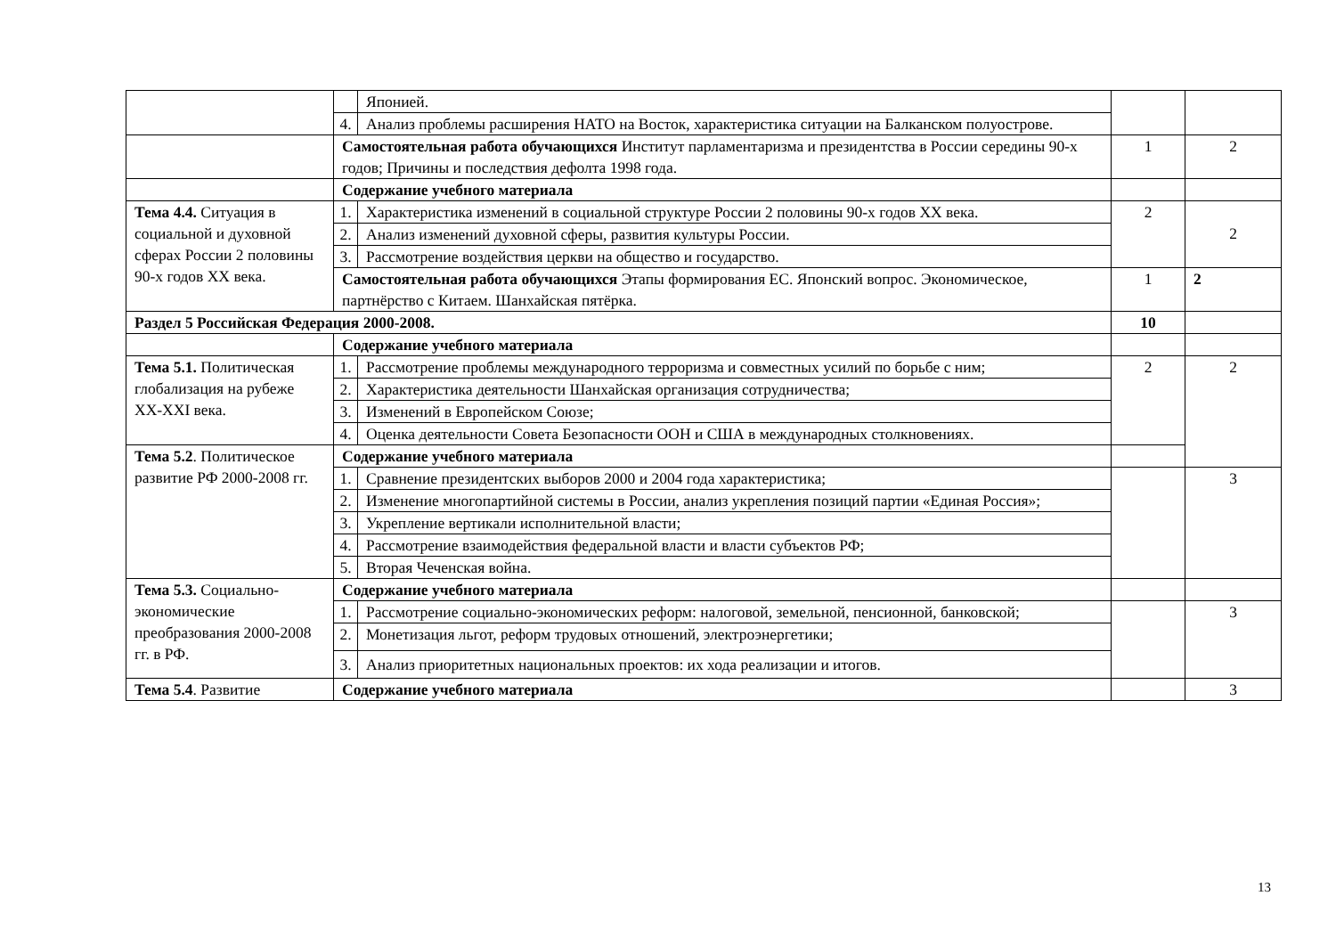| | | Японией. | | |
| | 4. | Анализ проблемы расширения НАТО на Восток, характеристика ситуации на Балканском полуострове. | | |
| | Самостоятельная работа обучающихся Институт парламентаризма и президентства в России середины 90-х годов; Причины и последствия дефолта 1998 года. | | 1 | 2 |
| | Содержание учебного материала | | | |
| Тема 4.4. Ситуация в социальной и духовной сферах России 2 половины 90-х годов XX века. | 1. | Характеристика изменений в социальной структуре России 2 половины 90-х годов XX века. | 2 | 2 |
| | 2. | Анализ изменений духовной сферы, развития культуры России. | | |
| | 3. | Рассмотрение воздействия церкви на общество и государство. | | |
| | Самостоятельная работа обучающихся Этапы формирования ЕС. Японский вопрос. Экономическое, партнёрство с Китаем. Шанхайская пятёрка. | | 1 | 2 |
| Раздел 5 Российская Федерация 2000-2008. | | | 10 | |
| | Содержание учебного материала | | | |
| Тема 5.1. Политическая глобализация на рубеже XX-XXI века. | 1. | Рассмотрение проблемы международного терроризма и совместных усилий по борьбе с ним; | 2 | 2 |
| | 2. | Характеристика деятельности Шанхайская организация сотрудничества; | | |
| | 3. | Изменений в Европейском Союзе; | | |
| | 4. | Оценка деятельности Совета Безопасности ООН и США в международных столкновениях. | | |
| Тема 5.2 . Политическое развитие РФ 2000-2008 гг. | Содержание учебного материала | | | |
| | 1. | Сравнение президентских выборов 2000 и 2004 года характеристика; | | 3 |
| | 2. | Изменение многопартийной системы в России, анализ укрепления позиций партии «Единая Россия»; | | |
| | 3. | Укрепление вертикали исполнительной власти; | | |
| | 4. | Рассмотрение взаимодействия федеральной власти и власти субъектов РФ; | | |
| | 5. | Вторая Чеченская война. | | |
| Тема 5.3. Социально-экономические преобразования 2000-2008 гг. в РФ. | Содержание учебного материала | | | |
| | 1. | Рассмотрение социально-экономических реформ: налоговой, земельной, пенсионной, банковской; | | 3 |
| | 2. | Монетизация льгот, реформ трудовых отношений, электроэнергетики; | | |
| | 3. | Анализ приоритетных национальных проектов: их хода реализации и итогов. | | |
| Тема 5.4 . Развитие | Содержание учебного материала | | | 3 |
13